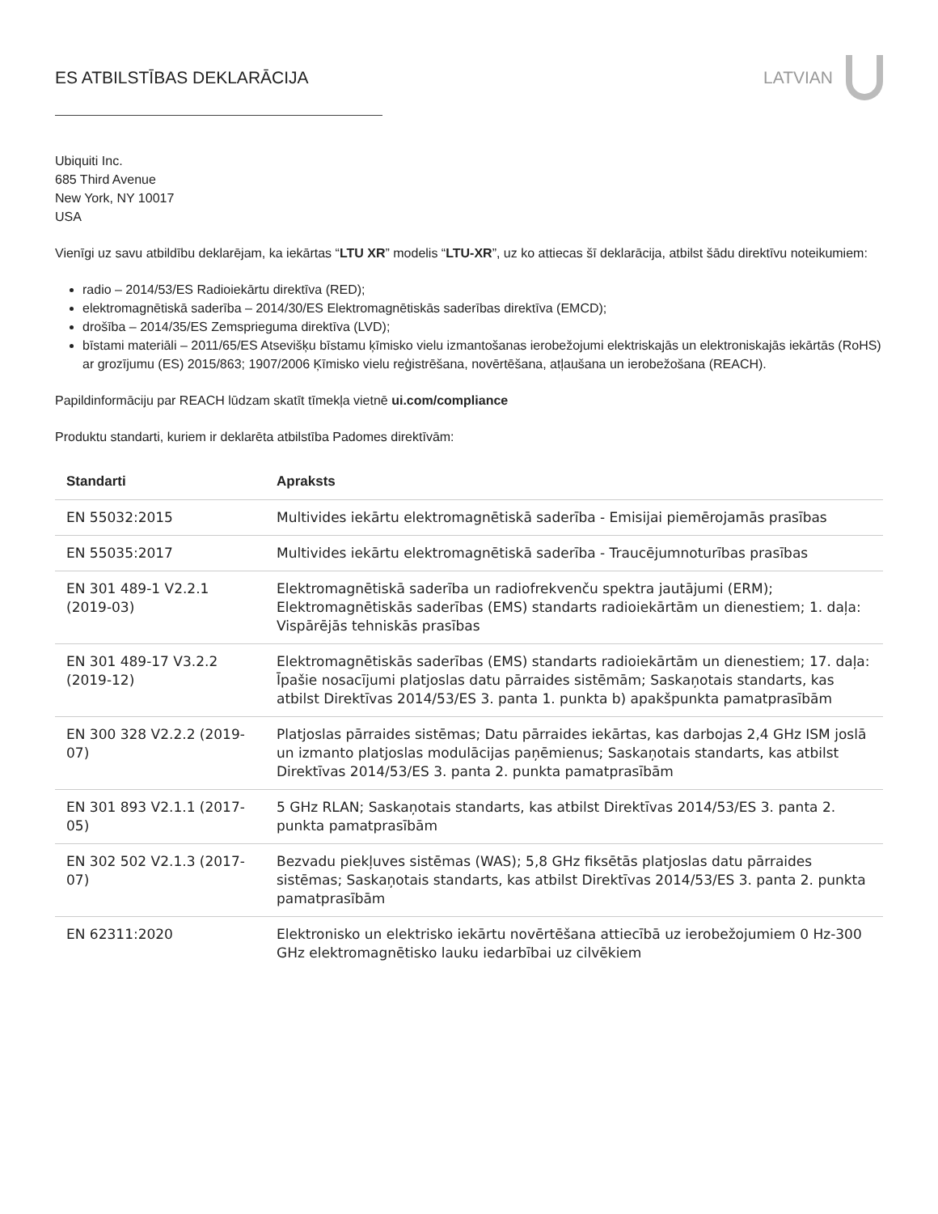ES ATBILSTĪBAS DEKLARĀCIJA LATVIAN
Ubiquiti Inc.
685 Third Avenue
New York, NY 10017
USA
Vienīgi uz savu atbildību deklarējam, ka iekārtas “LTU XR” modelis “LTU-XR”, uz ko attiecas šī deklarācija, atbilst šādu direktīvu noteikumiem:
radio – 2014/53/ES Radioiekārtu direktīva (RED);
elektromagnētiskā saderība – 2014/30/ES Elektromagnētiskās saderības direktīva (EMCD);
drošība – 2014/35/ES Zemsprieguma direktīva (LVD);
bīstami materiāli – 2011/65/ES Atsevišķu bīstamu ķīmisko vielu izmantošanas ierobežojumi elektriskajās un elektroniskajās iekārtās (RoHS) ar grozījumu (ES) 2015/863; 1907/2006 Ķīmisko vielu reģistrēšana, novērtēšana, atļaušana un ierobežošana (REACH).
Papildinformāciju par REACH lūdzam skatīt tīmekļa vietnē ui.com/compliance
Produktu standarti, kuriem ir deklarēta atbilstība Padomes direktīvām:
| Standarti | Apraksts |
| --- | --- |
| EN 55032:2015 | Multivides iekārtu elektromagnētiskā saderība - Emisijai piemērojamās prasības |
| EN 55035:2017 | Multivides iekārtu elektromagnētiskā saderība - Traucējumnoturības prasības |
| EN 301 489-1 V2.2.1 (2019-03) | Elektromagnētiskā saderība un radiofrekvenču spektra jautājumi (ERM); Elektromagnētiskās saderības (EMS) standarts radioiekārtām un dienestiem; 1. daļa: Vispārējās tehniskās prasības |
| EN 301 489-17 V3.2.2 (2019-12) | Elektromagnētiskās saderības (EMS) standarts radioiekārtām un dienestiem; 17. daļa: Īpašie nosacījumi platjoslas datu pārraides sistēmām; Saskaņotais standarts, kas atbilst Direktīvas 2014/53/ES 3. panta 1. punkta b) apakšpunkta pamatprasībām |
| EN 300 328 V2.2.2 (2019-07) | Platjoslas pārraides sistēmas; Datu pārraides iekārtas, kas darbojas 2,4 GHz ISM joslā un izmanto platjoslas modulācijas paņēmienus; Saskaņotais standarts, kas atbilst Direktīvas 2014/53/ES 3. panta 2. punkta pamatprasībām |
| EN 301 893 V2.1.1 (2017-05) | 5 GHz RLAN; Saskaņotais standarts, kas atbilst Direktīvas 2014/53/ES 3. panta 2. punkta pamatprasībām |
| EN 302 502 V2.1.3 (2017-07) | Bezvadu piekļuves sistēmas (WAS); 5,8 GHz fiksētās platjoslas datu pārraides sistēmas; Saskaņotais standarts, kas atbilst Direktīvas 2014/53/ES 3. panta 2. punkta pamatprasībām |
| EN 62311:2020 | Elektronisko un elektrisko iekārtu novērtēšana attiecībā uz ierobežojumiem 0 Hz-300 GHz elektromagnētisko lauku iedarbībai uz cilvēkiem |